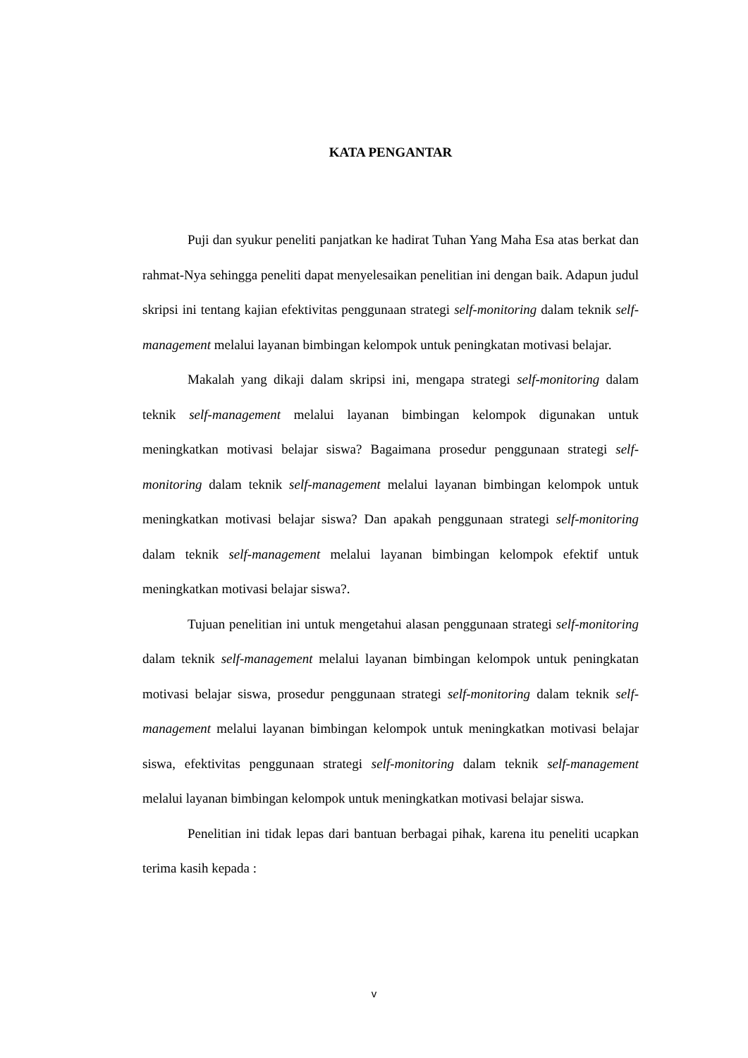KATA PENGANTAR
Puji dan syukur peneliti panjatkan ke hadirat Tuhan Yang Maha Esa atas berkat dan rahmat-Nya sehingga peneliti dapat menyelesaikan penelitian ini dengan baik. Adapun judul skripsi ini tentang kajian efektivitas penggunaan strategi self-monitoring dalam teknik self-management melalui layanan bimbingan kelompok untuk peningkatan motivasi belajar.
Makalah yang dikaji dalam skripsi ini, mengapa strategi self-monitoring dalam teknik self-management melalui layanan bimbingan kelompok digunakan untuk meningkatkan motivasi belajar siswa? Bagaimana prosedur penggunaan strategi self-monitoring dalam teknik self-management melalui layanan bimbingan kelompok untuk meningkatkan motivasi belajar siswa? Dan apakah penggunaan strategi self-monitoring dalam teknik self-management melalui layanan bimbingan kelompok efektif untuk meningkatkan motivasi belajar siswa?.
Tujuan penelitian ini untuk mengetahui alasan penggunaan strategi self-monitoring dalam teknik self-management melalui layanan bimbingan kelompok untuk peningkatan motivasi belajar siswa, prosedur penggunaan strategi self-monitoring dalam teknik self-management melalui layanan bimbingan kelompok untuk meningkatkan motivasi belajar siswa, efektivitas penggunaan strategi self-monitoring dalam teknik self-management melalui layanan bimbingan kelompok untuk meningkatkan motivasi belajar siswa.
Penelitian ini tidak lepas dari bantuan berbagai pihak, karena itu peneliti ucapkan terima kasih kepada :
v